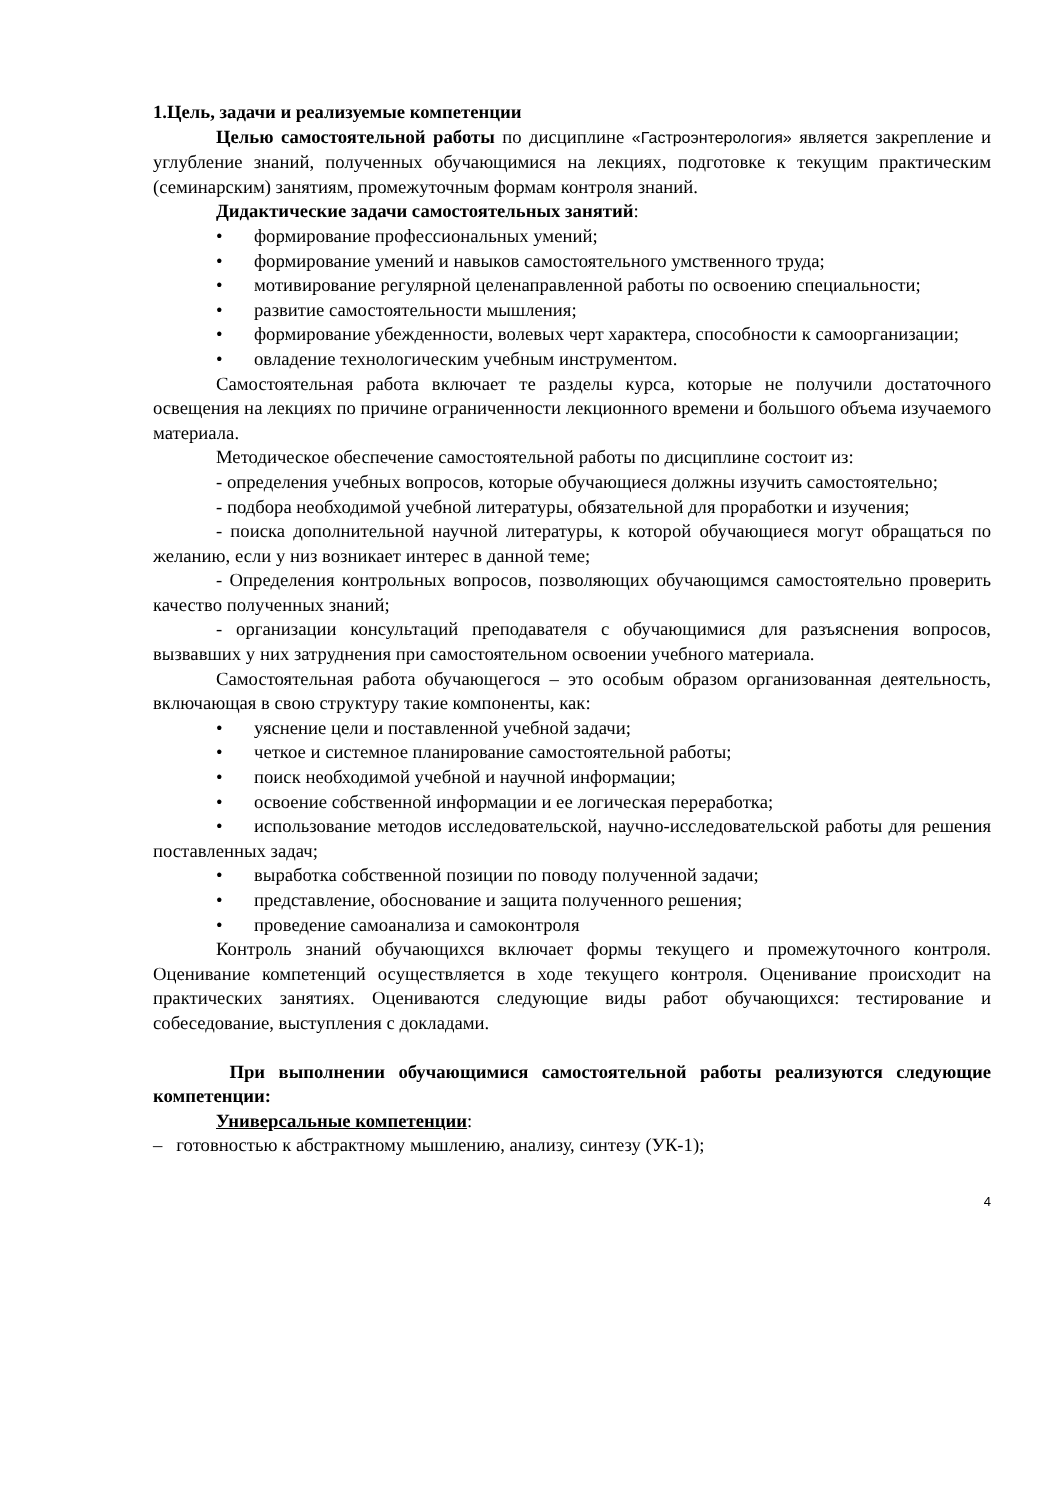1.Цель, задачи и реализуемые компетенции
Целью самостоятельной работы по дисциплине «Гастроэнтерология» является закрепление и углубление знаний, полученных обучающимися на лекциях, подготовке к текущим практическим (семинарским) занятиям, промежуточным формам контроля знаний.
Дидактические задачи самостоятельных занятий:
• формирование профессиональных умений;
• формирование умений и навыков самостоятельного умственного труда;
• мотивирование регулярной целенаправленной работы по освоению специальности;
• развитие самостоятельности мышления;
• формирование убежденности, волевых черт характера, способности к самоорганизации;
• овладение технологическим учебным инструментом.
Самостоятельная работа включает те разделы курса, которые не получили достаточного освещения на лекциях по причине ограниченности лекционного времени и большого объема изучаемого материала.
Методическое обеспечение самостоятельной работы по дисциплине состоит из:
- определения учебных вопросов, которые обучающиеся должны изучить самостоятельно;
- подбора необходимой учебной литературы, обязательной для проработки и изучения;
- поиска дополнительной научной литературы, к которой обучающиеся могут обращаться по желанию, если у низ возникает интерес в данной теме;
- Определения контрольных вопросов, позволяющих обучающимся самостоятельно проверить качество полученных знаний;
- организации консультаций преподавателя с обучающимися для разъяснения вопросов, вызвавших у них затруднения при самостоятельном освоении учебного материала.
Самостоятельная работа обучающегося – это особым образом организованная деятельность, включающая в свою структуру такие компоненты, как:
• уяснение цели и поставленной учебной задачи;
• четкое и системное планирование самостоятельной работы;
• поиск необходимой учебной и научной информации;
• освоение собственной информации и ее логическая переработка;
• использование методов исследовательской, научно-исследовательской работы для решения поставленных задач;
• выработка собственной позиции по поводу полученной задачи;
• представление, обоснование и защита полученного решения;
• проведение самоанализа и самоконтроля
Контроль знаний обучающихся включает формы текущего и промежуточного контроля. Оценивание компетенций осуществляется в ходе текущего контроля. Оценивание происходит на практических занятиях. Оцениваются следующие виды работ обучающихся: тестирование и собеседование, выступления с докладами.
При выполнении обучающимися самостоятельной работы реализуются следующие компетенции:
Универсальные компетенции:
– готовностью к абстрактному мышлению, анализу, синтезу (УК-1);
4